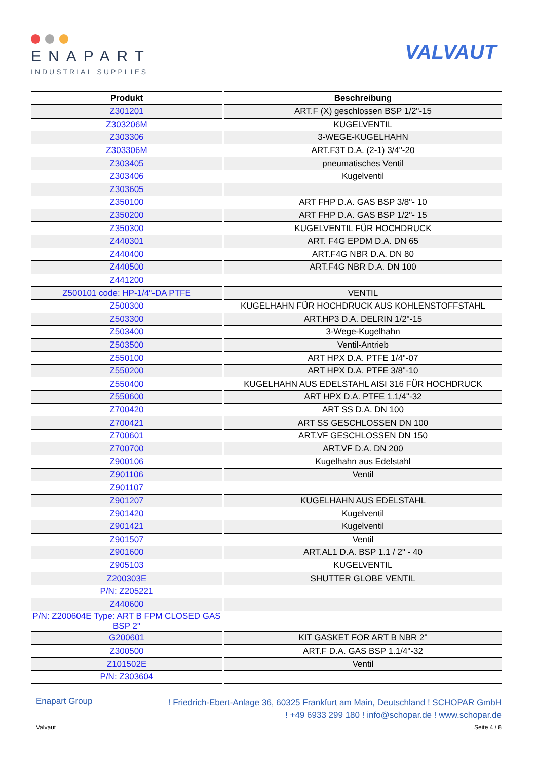ENAPART
INDUSTRIAL SUPPLIES
VALVAUT
| Produkt | Beschreibung |
| --- | --- |
| Z301201 | ART.F (X) geschlossen BSP 1/2"-15 |
| Z303206M | KUGELVENTIL |
| Z303306 | 3-WEGE-KUGELHAHN |
| Z303306M | ART.F3T D.A. (2-1) 3/4"-20 |
| Z303405 | pneumatisches Ventil |
| Z303406 | Kugelventil |
| Z303605 | |
| Z350100 | ART FHP D.A. GAS BSP 3/8"- 10 |
| Z350200 | ART FHP D.A. GAS BSP 1/2"- 15 |
| Z350300 | KUGELVENTIL FÜR HOCHDRUCK |
| Z440301 | ART. F4G EPDM D.A. DN 65 |
| Z440400 | ART.F4G NBR D.A. DN 80 |
| Z440500 | ART.F4G NBR D.A. DN 100 |
| Z441200 | |
| Z500101 code: HP-1/4"-DA PTFE | VENTIL |
| Z500300 | KUGELHAHN FÜR HOCHDRUCK AUS KOHLENSTOFFSTAHL |
| Z503300 | ART.HP3 D.A. DELRIN 1/2"-15 |
| Z503400 | 3-Wege-Kugelhahn |
| Z503500 | Ventil-Antrieb |
| Z550100 | ART HPX D.A. PTFE 1/4"-07 |
| Z550200 | ART HPX D.A. PTFE 3/8"-10 |
| Z550400 | KUGELHAHN AUS EDELSTAHL AISI 316 FÜR HOCHDRUCK |
| Z550600 | ART HPX D.A. PTFE 1.1/4"-32 |
| Z700420 | ART SS D.A. DN 100 |
| Z700421 | ART SS GESCHLOSSEN DN 100 |
| Z700601 | ART.VF GESCHLOSSEN DN 150 |
| Z700700 | ART.VF D.A. DN 200 |
| Z900106 | Kugelhahn aus Edelstahl |
| Z901106 | Ventil |
| Z901107 | |
| Z901207 | KUGELHAHN AUS EDELSTAHL |
| Z901420 | Kugelventil |
| Z901421 | Kugelventil |
| Z901507 | Ventil |
| Z901600 | ART.AL1 D.A. BSP 1.1 / 2" - 40 |
| Z905103 | KUGELVENTIL |
| Z200303E | SHUTTER GLOBE VENTIL |
| P/N: Z205221 | |
| Z440600 | |
| P/N: Z200604E Type: ART B FPM CLOSED GAS BSP 2" | |
| G200601 | KIT GASKET FOR ART B NBR 2" |
| Z300500 | ART.F D.A. GAS BSP 1.1/4"-32 |
| Z101502E | Ventil |
| P/N: Z303604 | |
Enapart Group
! Friedrich-Ebert-Anlage 36, 60325 Frankfurt am Main, Deutschland ! SCHOPAR GmbH
! +49 6933 299 180 ! info@schopar.de ! www.schopar.de
Valvaut Seite 4 / 8